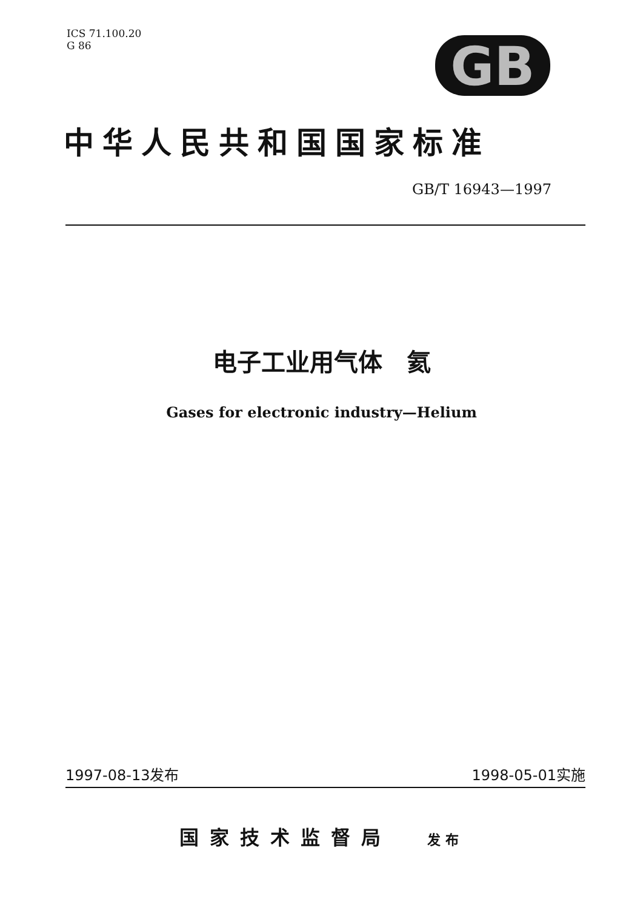ICS 71.100.20
G 86
GB
中华人民共和国国家标准
GB/T 16943—1997
电子工业用气体　氦
Gases for electronic industry—Helium
1997-08-13发布 1998-05-01实施
国家技术监督局 发布